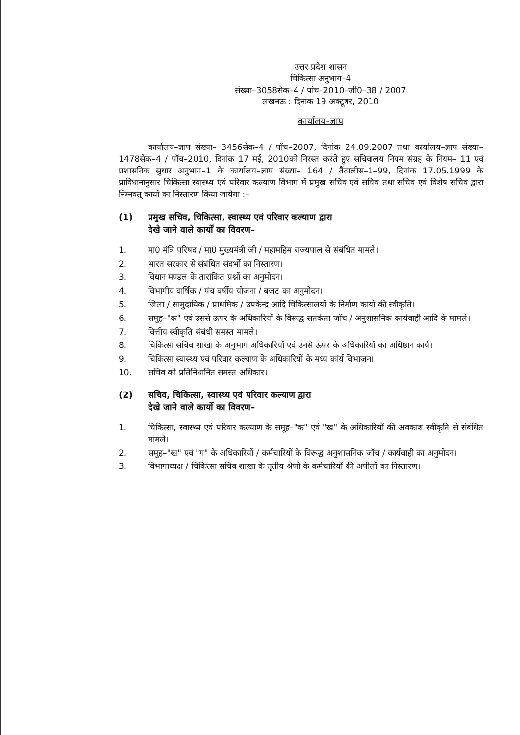उत्तर प्रदेश शासन
चिकित्सा अनुभाग–4
संख्या–3058सेक–4 / पांच–2010–जी0–38 / 2007
लखनऊ : दिनांक 19 अक्टूबर, 2010
कार्यालय–ज्ञाप
कार्यालय–ज्ञाप संख्या– 3456सेक–4 / पॉच–2007, दिनांक 24.09.2007 तथा कार्यालय–ज्ञाप संख्या–1478सेक–4 / पॉच–2010, दिनांक 17 मई, 2010को निरस्त करते हुए सचिवालय नियम संग्रह के नियम– 11 एवं प्रशासनिक सुधार अनुभाग–1 के कार्यालय–ज्ञाप संख्या– 164 / तैंतालीस–1–99, दिनांक 17.05.1999 के प्राविधानानुसार चिकित्सा स्वास्थ्य एवं परिवार कल्याण विभाग में प्रमुख सचिव एवं सचिव तथा सचिव एवं विशेष सचिव द्वारा निम्नवत् कार्यों का निस्तारण किया जायेगा :–
(1) प्रमुख सचिव, चिकित्सा, स्वास्थ्य एवं परिवार कल्याण द्वारा
देखे जाने वाले कार्यों का विवरण–
1. मा0 मंत्रि परिषद / मा0 मुख्यमंत्री जी / महामहिम राज्यपाल से संबंधित मामले।
2. भारत सरकार से संबंधित संदर्भो का निस्तारण।
3. विधान मण्डल के तारांकित प्रश्नों का अनुमोदन।
4. विभागीय वार्षिक / पंच वर्षीय योजना / बजट का अनुमोदन।
5. जिला / सामुदायिक / प्राथमिक / उपकेन्द्र आदि चिकित्सालयों के निर्माण कार्यो की स्वीकृति।
6. समूह–"क" एवं उससे ऊपर के अधिकारियों के विरूद्ध सतर्कता जॉच / अनुशासनिक कार्यवाही आदि के मामले।
7. वित्तीय स्वीकृति संबंधी समस्त मामले।
8. चिकित्सा सचिव शाखा के अनुभाग अधिकारियों एवं उनसे ऊपर के अधिकारियों का अधिष्ठान कार्य।
9. चिकित्सा स्वास्थ्य एवं परिवार कल्याण के अधिकारियों के मध्य कांर्य विभाजन।
10. सचिव को प्रतिनिधानित समस्त अधिकार।
(2) सचिव, चिकित्सा, स्वास्थ्य एवं परिवार कल्याण द्वारा
देखे जाने वाले कार्यो का विवरण–
1. चिकित्सा, स्वास्थ्य एवं परिवार कल्याण के समूह–"क" एवं "ख" के अधिकारियों की अवकाश स्वीकृति से संबंधित मामले।
2. समूह–"ख" एवं "ग" के अधिकारियों / कर्मचारियों के विरूद्ध अनुशासनिक जॉच / कार्यवाही का अनुमोदन।
3. विभागाध्यक्ष / चिकित्सा सचिव शाखा के तृतीय श्रेणी के कर्मचारियों की अपीलों का निस्तारण।